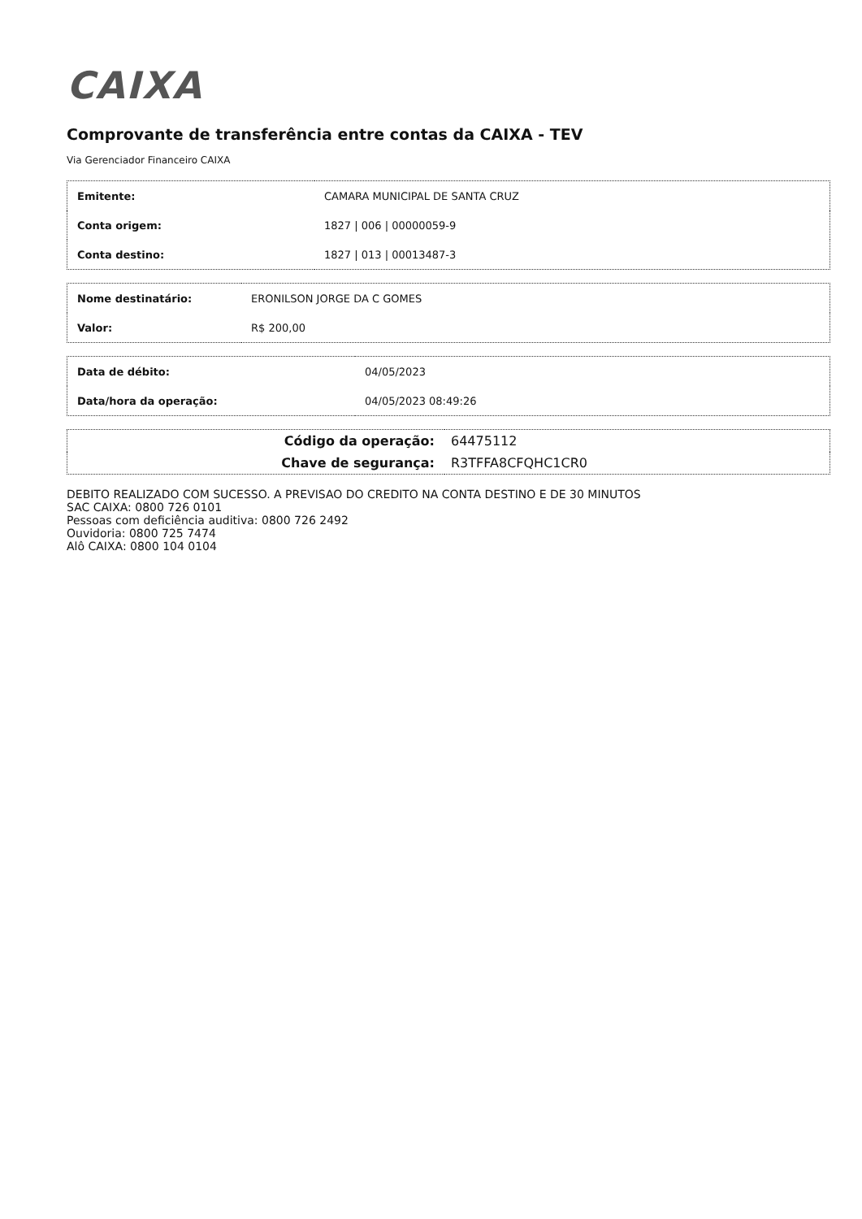CAIXA
Comprovante de transferência entre contas da CAIXA - TEV
Via Gerenciador Financeiro CAIXA
| Emitente: | CAMARA MUNICIPAL DE SANTA CRUZ |
| Conta origem: | 1827 / 006 / 00000059-9 |
| Conta destino: | 1827 / 013 / 00013487-3 |
| Nome destinatário: | ERONILSON JORGE DA C GOMES |
| Valor: | R$ 200,00 |
| Data de débito: | 04/05/2023 |
| Data/hora da operação: | 04/05/2023 08:49:26 |
| Código da operação: | 64475112 |
| Chave de segurança: | R3TFFA8CFQHC1CR0 |
DEBITO REALIZADO COM SUCESSO. A PREVISAO DO CREDITO NA CONTA DESTINO E DE 30 MINUTOS
SAC CAIXA: 0800 726 0101
Pessoas com deficiência auditiva: 0800 726 2492
Ouvidoria: 0800 725 7474
Alô CAIXA: 0800 104 0104